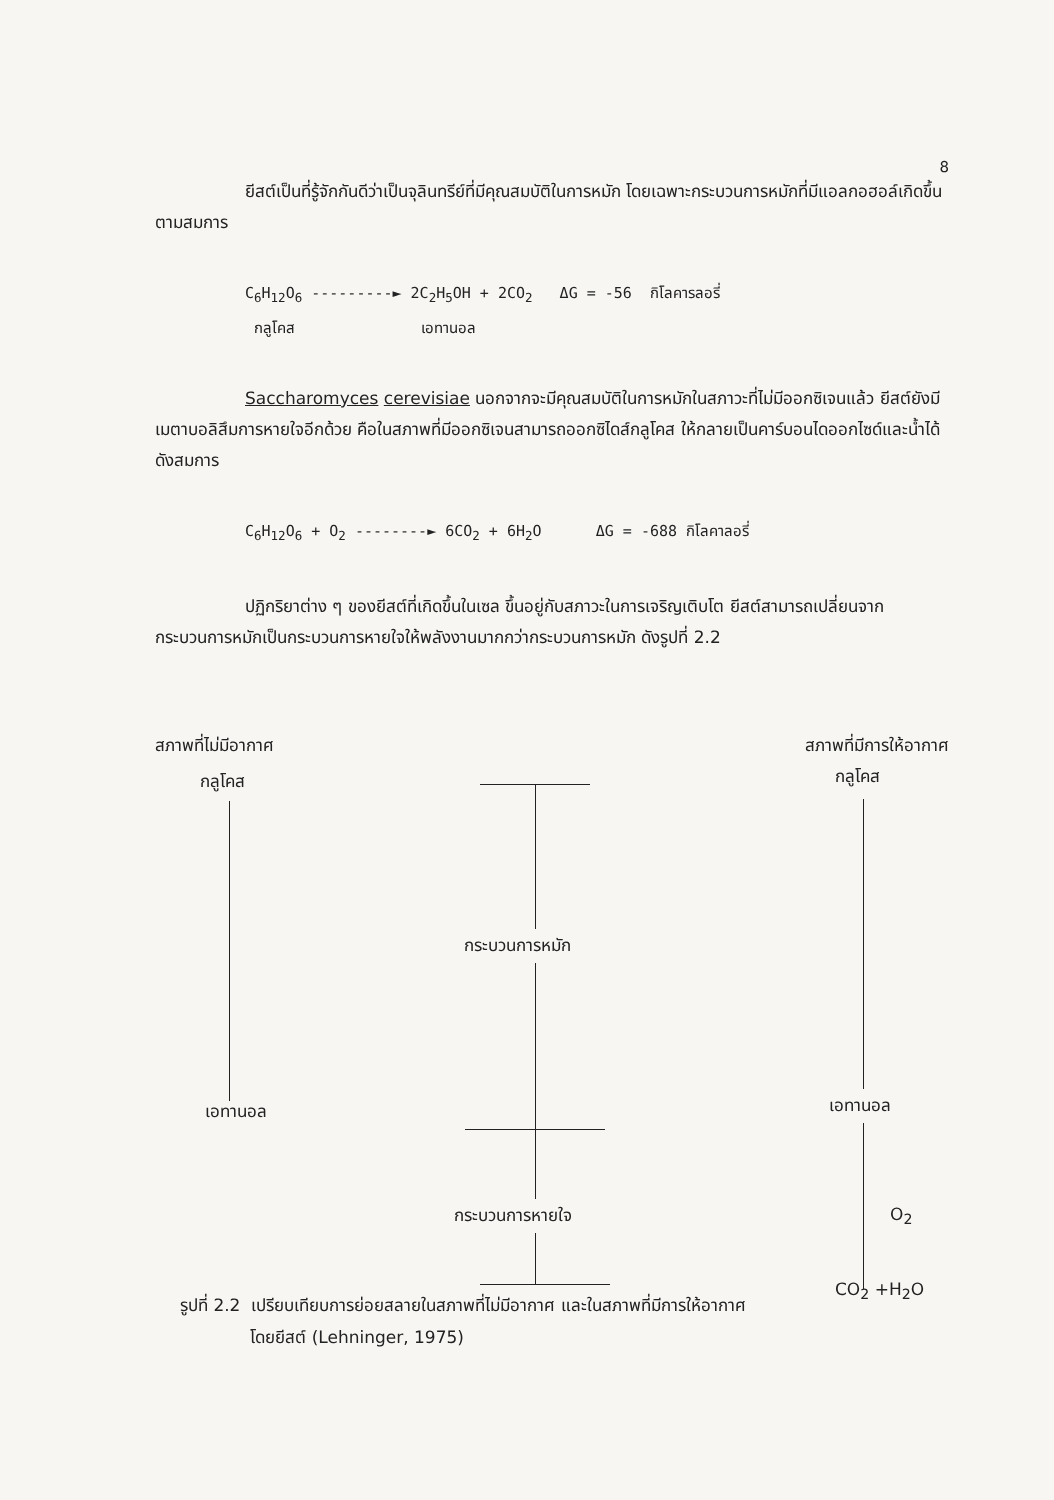8
ยีสต์เป็นที่รู้จักกันดีว่าเป็นจุลินทรีย์ที่มีคุณสมบัติในการหมัก โดยเฉพาะกระบวนการหมักที่มีแอลกอฮอล์เกิดขึ้นตามสมการ
C<sub>6</sub>H<sub>12</sub>O<sub>6</sub> ---------► 2C<sub>2</sub>H<sub>5</sub>OH + 2CO<sub>2</sub> ΔG = -56 กิโลคารลอรี่
กลูโคส เอทานอล
Saccharomyces cerevisiae นอกจากจะมีคุณสมบัติในการหมักในสภาวะที่ไม่มีออกซิเจนแล้ว ยีสต์ยังมีเมตาบอลิสึมการหายใจอีกด้วย คือในสภาพที่มีออกซิเจนสามารถออกซิไดส์กลูโคส ให้กลายเป็นคาร์บอนไดออกไซด์และน้ำได้ ดังสมการ
C<sub>6</sub>H<sub>12</sub>O<sub>6</sub> + O<sub>2</sub> --------► 6CO<sub>2</sub> + 6H<sub>2</sub>O ΔG = -688 กิโลคาลอรี่
ปฏิกริยาต่าง ๆ ของยีสต์ที่เกิดขึ้นในเซล ขึ้นอยู่กับสภาวะในการเจริญเติบโต ยีสต์สามารถเปลี่ยนจากกระบวนการหมักเป็นกระบวนการหายใจให้พลังงานมากกว่ากระบวนการหมัก ดังรูปที่ 2.2
สภาพที่ไม่มีอากาศ สภาพที่มีการให้อากาศ
กลูโคส
เอทานอล
กระบวนการหมัก
กระบวนการหายใจ
กลูโคส
เอทานอล
O<sub>2</sub>
CO<sub>2</sub> +H<sub>2</sub>O
รูปที่ 2.2 เปรียบเทียบการย่อยสลายในสภาพที่ไม่มีอากาศ และในสภาพที่มีการให้อากาศ
โดยยีสต์ (Lehninger, 1975)